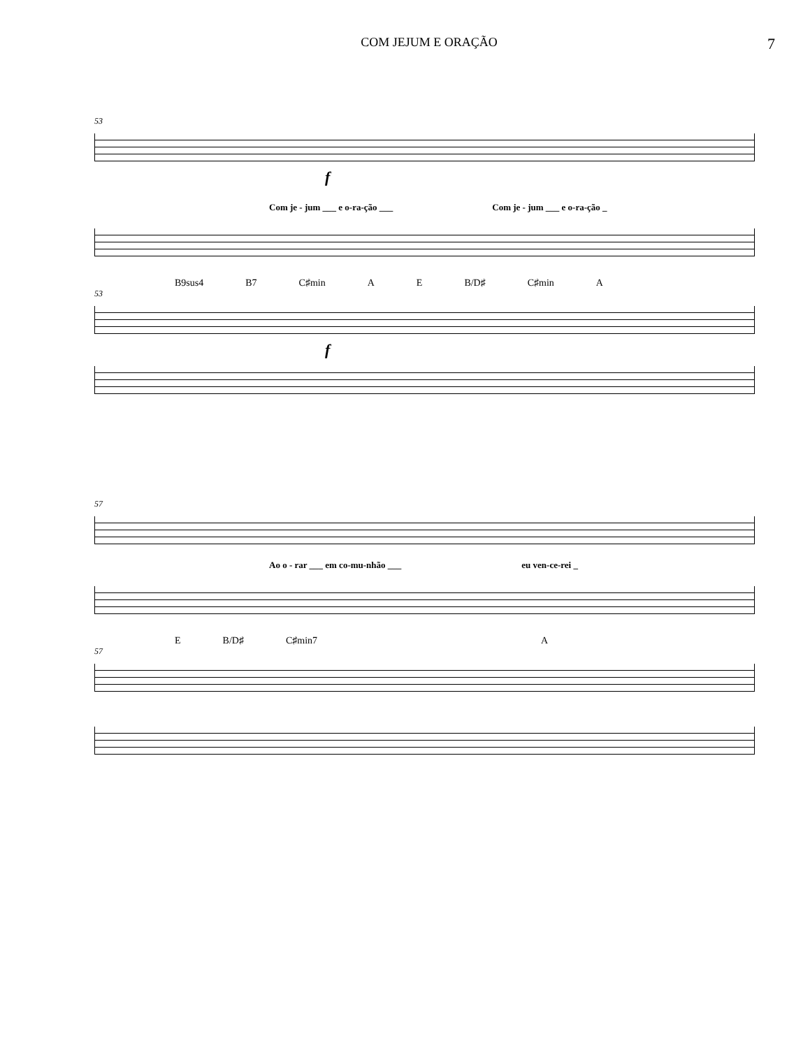COM JEJUM E ORAÇÃO
7
53
f
Com je - jum ___ e o-ra-ção ___ Com je - jum ___ e o-ra-ção _
B9sus4 B7 C♯min A E B/D♯ C♯min A
53
f
57
Ao o - rar ___ em co-mu-nhão ___ eu ven-ce-rei _
E B/D♯ C♯min7 A
57